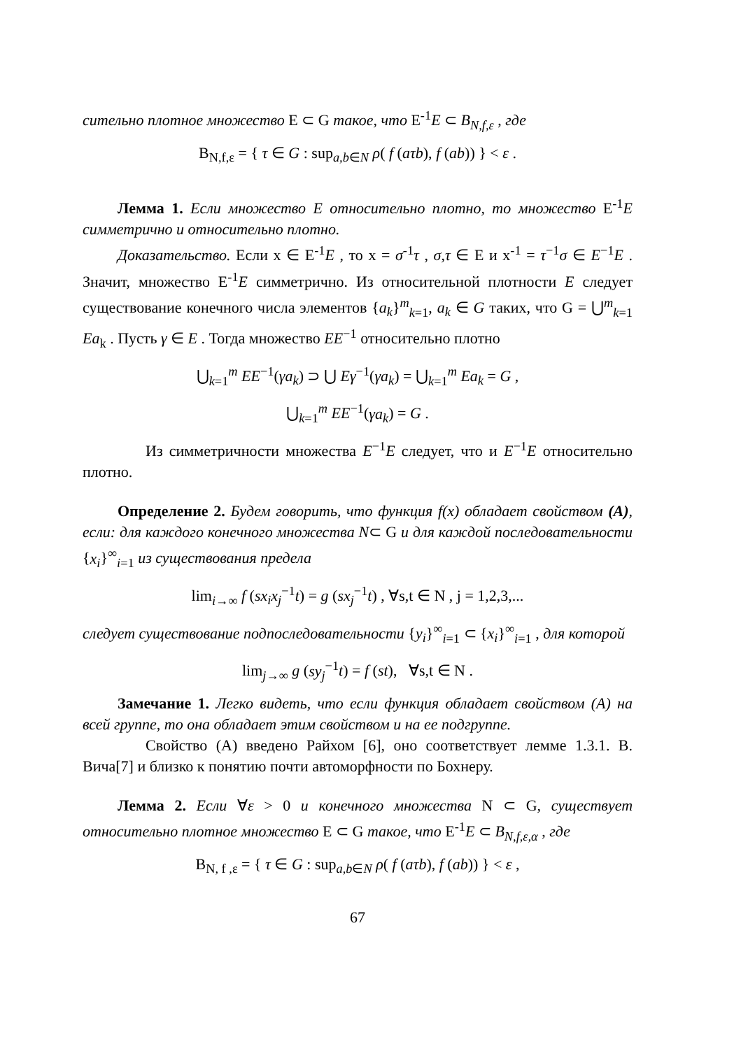сительно плотное множество E ⊂ G такое, что E<sup>-1</sup>E ⊂ B<sub>N,f,ε</sub> , где
B<sub>N,f,ε</sub> = { τ ∈ G : sup<sub>a,b∈N</sub> ρ( f (aτb), f (ab)) } < ε .
Лемма 1. Если множество E относительно плотно, то множество E<sup>-1</sup>E симметрично и относительно плотно.
Доказательство. Если x ∈ E<sup>-1</sup>E , то x = σ<sup>-1</sup>τ , σ,τ ∈ E и x<sup>-1</sup> = τ<sup>−1</sup>σ ∈ E<sup>−1</sup>E . Значит, множество E<sup>-1</sup>E симметрично. Из относительной плотности E следует существование конечного числа элементов {a<sub>k</sub>}<sup>m</sup><sub>k=1</sub>, a<sub>k</sub> ∈ G таких, что G = ⋃<sup>m</sup><sub>k=1</sub> Ea<sub>k</sub> . Пусть γ ∈ E . Тогда множество EE<sup>−1</sup> относительно плотно
⋃<sub>k=1</sub><sup>m</sup> EE<sup>−1</sup>(γa<sub>k</sub>) ⊃ ⋃ Eγ<sup>−1</sup>(γa<sub>k</sub>) = ⋃<sub>k=1</sub><sup>m</sup> Ea<sub>k</sub> = G ,
⋃<sub>k=1</sub><sup>m</sup> EE<sup>−1</sup>(γa<sub>k</sub>) = G .
Из симметричности множества E<sup>−1</sup>E следует, что и E<sup>−1</sup>E относительно плотно.
Определение 2. Будем говорить, что функция f(x) обладает свойством (A), если: для каждого конечного множества N⊂ G и для каждой последовательности {x<sub>i</sub>}<sup>∞</sup><sub>i=1</sub> из существования предела
lim<sub>i→∞</sub> f (sx<sub>i</sub>x<sub>j</sub><sup>−1</sup>t) = g (sx<sub>j</sub><sup>−1</sup>t) , ∀s,t ∈ N , j = 1,2,3,...
следует существование подпоследовательности {y<sub>i</sub>}<sup>∞</sup><sub>i=1</sub> ⊂ {x<sub>i</sub>}<sup>∞</sup><sub>i=1</sub> , для которой
lim<sub>j→∞</sub> g (sy<sub>j</sub><sup>−1</sup>t) = f (st), ∀s,t ∈ N .
Замечание 1. Легко видеть, что если функция обладает свойством (A) на всей группе, то она обладает этим свойством и на ее подгруппе.
Свойство (A) введено Райхом [6], оно соответствует лемме 1.3.1. В. Вича[7] и близко к понятию почти автоморфности по Бохнеру.
Лемма 2. Если ∀ε > 0 и конечного множества N ⊂ G, существует относительно плотное множество E ⊂ G такое, что E<sup>-1</sup>E ⊂ B<sub>N,f,ε,α</sub> , где
B<sub>N, f ,ε</sub> = { τ ∈ G : sup<sub>a,b∈N</sub> ρ( f (aτb), f (ab)) } < ε ,
67